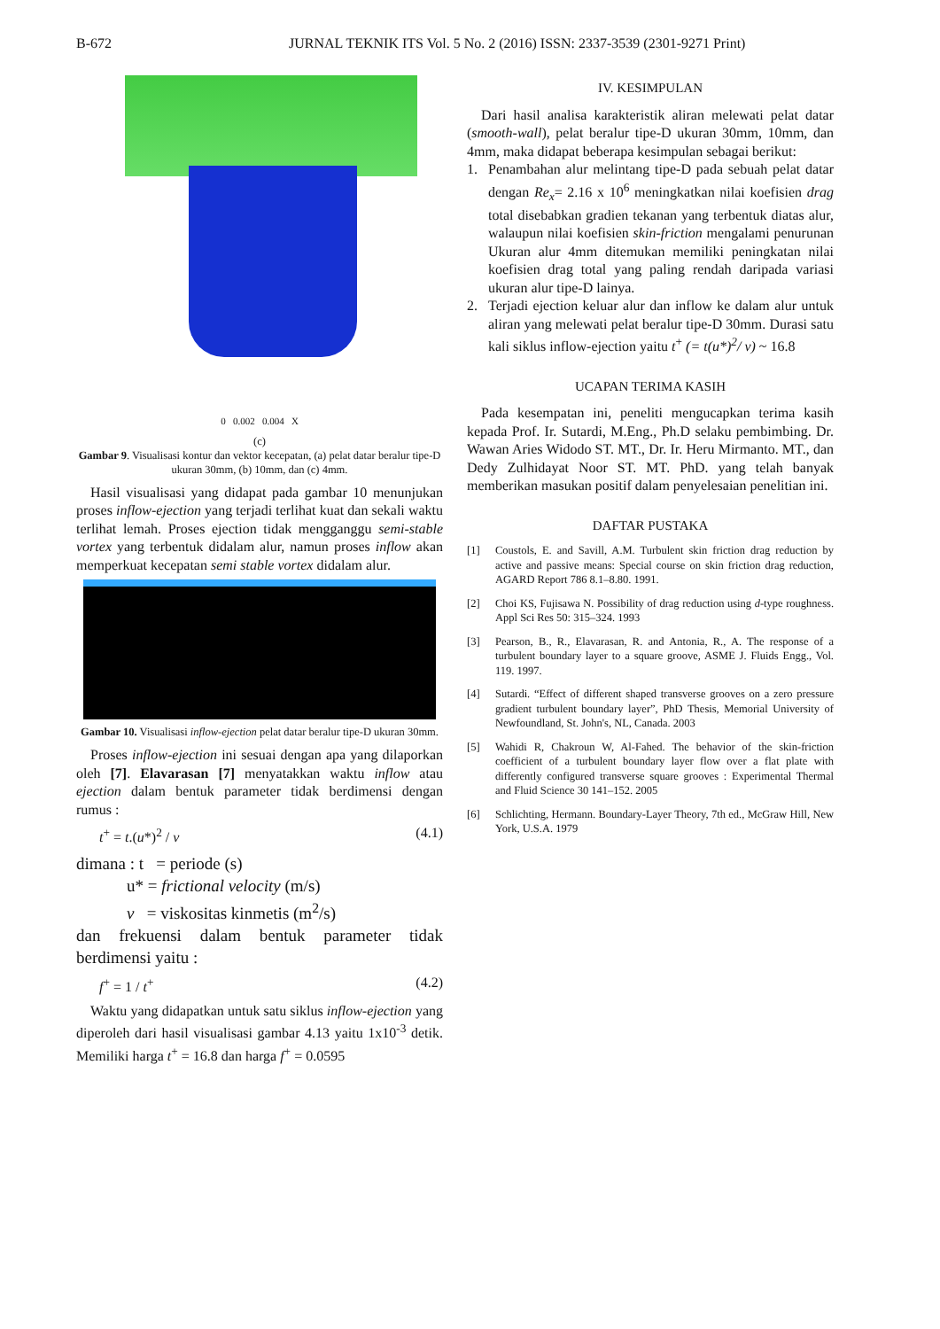B-672 JURNAL TEKNIK ITS Vol. 5 No. 2 (2016) ISSN: 2337-3539 (2301-9271 Print)
0 0.002 0.004 X
(c)
Gambar 9. Visualisasi kontur dan vektor kecepatan, (a) pelat datar beralur tipe-D ukuran 30mm, (b) 10mm, dan (c) 4mm.
Hasil visualisasi yang didapat pada gambar 10 menunjukan proses inflow-ejection yang terjadi terlihat kuat dan sekali waktu terlihat lemah. Proses ejection tidak mengganggu semi-stable vortex yang terbentuk didalam alur, namun proses inflow akan memperkuat kecepatan semi stable vortex didalam alur.
Gambar 10. Visualisasi inflow-ejection pelat datar beralur tipe-D ukuran 30mm.
Proses inflow-ejection ini sesuai dengan apa yang dilaporkan oleh [7]. Elavarasan [7] menyatakkan waktu inflow atau ejection dalam bentuk parameter tidak berdimensi dengan rumus :
t<sup>+</sup> = t.(u*)<sup>2</sup> / v (4.1)
dimana : t = periode (s)
u* = frictional velocity (m/s)
v = viskositas kinmetis (m<sup>2</sup>/s)
dan frekuensi dalam bentuk parameter tidak berdimensi yaitu :
f<sup>+</sup> = 1 / t<sup>+</sup> (4.2)
Waktu yang didapatkan untuk satu siklus inflow-ejection yang diperoleh dari hasil visualisasi gambar 4.13 yaitu 1x10<sup>-3</sup> detik. Memiliki harga t<sup>+</sup> = 16.8 dan harga f<sup>+</sup> = 0.0595
IV. KESIMPULAN
Dari hasil analisa karakteristik aliran melewati pelat datar (smooth-wall), pelat beralur tipe-D ukuran 30mm, 10mm, dan 4mm, maka didapat beberapa kesimpulan sebagai berikut:
1. Penambahan alur melintang tipe-D pada sebuah pelat datar dengan Re<sub>x</sub>= 2.16 x 10<sup>6</sup> meningkatkan nilai koefisien drag total disebabkan gradien tekanan yang terbentuk diatas alur, walaupun nilai koefisien skin-friction mengalami penurunan Ukuran alur 4mm ditemukan memiliki peningkatan nilai koefisien drag total yang paling rendah daripada variasi ukuran alur tipe-D lainya.
2. Terjadi ejection keluar alur dan inflow ke dalam alur untuk aliran yang melewati pelat beralur tipe-D 30mm. Durasi satu kali siklus inflow-ejection yaitu t<sup>+</sup> (= t(u*)<sup>2</sup>/ v) ~ 16.8
UCAPAN TERIMA KASIH
Pada kesempatan ini, peneliti mengucapkan terima kasih kepada Prof. Ir. Sutardi, M.Eng., Ph.D selaku pembimbing. Dr. Wawan Aries Widodo ST. MT., Dr. Ir. Heru Mirmanto. MT., dan Dedy Zulhidayat Noor ST. MT. PhD. yang telah banyak memberikan masukan positif dalam penyelesaian penelitian ini.
DAFTAR PUSTAKA
[1] Coustols, E. and Savill, A.M. Turbulent skin friction drag reduction by active and passive means: Special course on skin friction drag reduction, AGARD Report 786 8.1–8.80. 1991.
[2] Choi KS, Fujisawa N. Possibility of drag reduction using d-type roughness. Appl Sci Res 50: 315–324. 1993
[3] Pearson, B., R., Elavarasan, R. and Antonia, R., A. The response of a turbulent boundary layer to a square groove, ASME J. Fluids Engg., Vol. 119. 1997.
[4] Sutardi. “Effect of different shaped transverse grooves on a zero pressure gradient turbulent boundary layer”, PhD Thesis, Memorial University of Newfoundland, St. John's, NL, Canada. 2003
[5] Wahidi R, Chakroun W, Al-Fahed. The behavior of the skin-friction coefficient of a turbulent boundary layer flow over a flat plate with differently configured transverse square grooves : Experimental Thermal and Fluid Science 30 141–152. 2005
[6] Schlichting, Hermann. Boundary-Layer Theory, 7th ed., McGraw Hill, New York, U.S.A. 1979